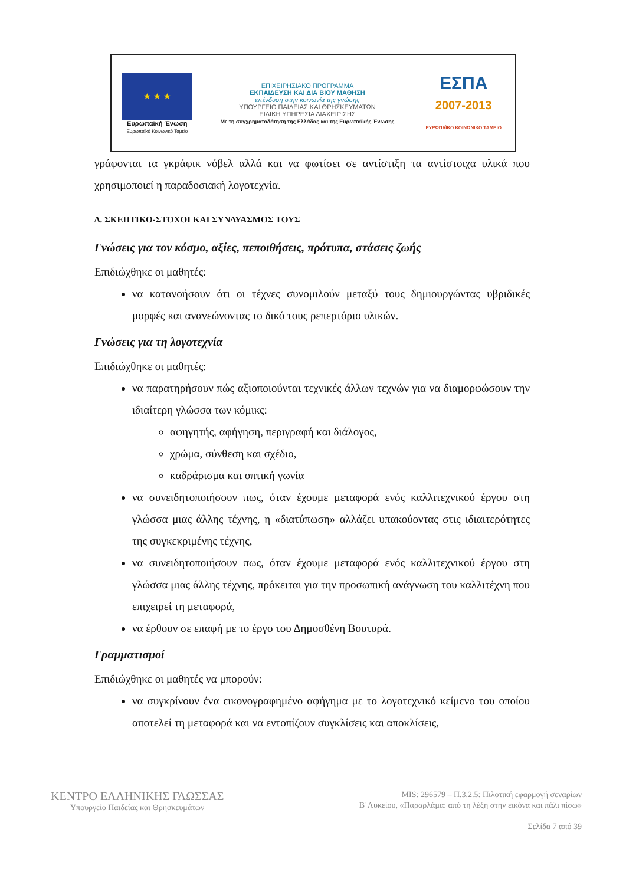★ ★ ★
Ευρωπαϊκή Ένωση
Ευρωπαϊκό Κοινωνικό Ταμείο
ΕΠΙΧΕΙΡΗΣΙΑΚΟ ΠΡΟΓΡΑΜΜΑ
ΕΚΠΑΙΔΕΥΣΗ ΚΑΙ ΔΙΑ ΒΙΟΥ ΜΑΘΗΣΗ
επένδυση στην κοινωνία της γνώσης
ΥΠΟΥΡΓΕΙΟ ΠΑΙΔΕΙΑΣ ΚΑΙ ΘΡΗΣΚΕΥΜΑΤΩΝ
ΕΙΔΙΚΗ ΥΠΗΡΕΣΙΑ ΔΙΑΧΕΙΡΙΣΗΣ
Με τη συγχρηματοδότηση της Ελλάδας και της Ευρωπαϊκής Ένωσης
ΕΣΠΑ
2007-2013
ΕΥΡΩΠΑΪΚΟ ΚΟΙΝΩΝΙΚΟ ΤΑΜΕΙΟ
γράφονται τα γκράφικ νόβελ αλλά και να φωτίσει σε αντίστιξη τα αντίστοιχα υλικά που χρησιμοποιεί η παραδοσιακή λογοτεχνία.
Δ. ΣΚΕΠΤΙΚΟ-ΣΤΟΧΟΙ ΚΑΙ ΣΥΝΔΥΑΣΜΟΣ ΤΟΥΣ
Γνώσεις για τον κόσμο, αξίες, πεποιθήσεις, πρότυπα, στάσεις ζωής
Επιδιώχθηκε οι μαθητές:
να κατανοήσουν ότι οι τέχνες συνομιλούν μεταξύ τους δημιουργώντας υβριδικές μορφές και ανανεώνοντας το δικό τους ρεπερτόριο υλικών.
Γνώσεις για τη λογοτεχνία
Επιδιώχθηκε οι μαθητές:
να παρατηρήσουν πώς αξιοποιούνται τεχνικές άλλων τεχνών για να διαμορφώσουν την ιδιαίτερη γλώσσα των κόμικς:
αφηγητής, αφήγηση, περιγραφή και διάλογος,
χρώμα, σύνθεση και σχέδιο,
καδράρισμα και οπτική γωνία
να συνειδητοποιήσουν πως, όταν έχουμε μεταφορά ενός καλλιτεχνικού έργου στη γλώσσα μιας άλλης τέχνης, η «διατύπωση» αλλάζει υπακούοντας στις ιδιαιτερότητες της συγκεκριμένης τέχνης,
να συνειδητοποιήσουν πως, όταν έχουμε μεταφορά ενός καλλιτεχνικού έργου στη γλώσσα μιας άλλης τέχνης, πρόκειται για την προσωπική ανάγνωση του καλλιτέχνη που επιχειρεί τη μεταφορά,
να έρθουν σε επαφή με το έργο του Δημοσθένη Βουτυρά.
Γραμματισμοί
Επιδιώχθηκε οι μαθητές να μπορούν:
να συγκρίνουν ένα εικονογραφημένο αφήγημα με το λογοτεχνικό κείμενο του οποίου αποτελεί τη μεταφορά και να εντοπίζουν συγκλίσεις και αποκλίσεις,
ΚΕΝΤΡΟ ΕΛΛΗΝΙΚΗΣ ΓΛΩΣΣΑΣ
Υπουργείο Παιδείας και Θρησκευμάτων
MIS: 296579 – Π.3.2.5: Πιλοτική εφαρμογή σεναρίων
Β΄Λυκείου, «Παραρλάμα: από τη λέξη στην εικόνα και πάλι πίσω»
Σελίδα 7 από 39